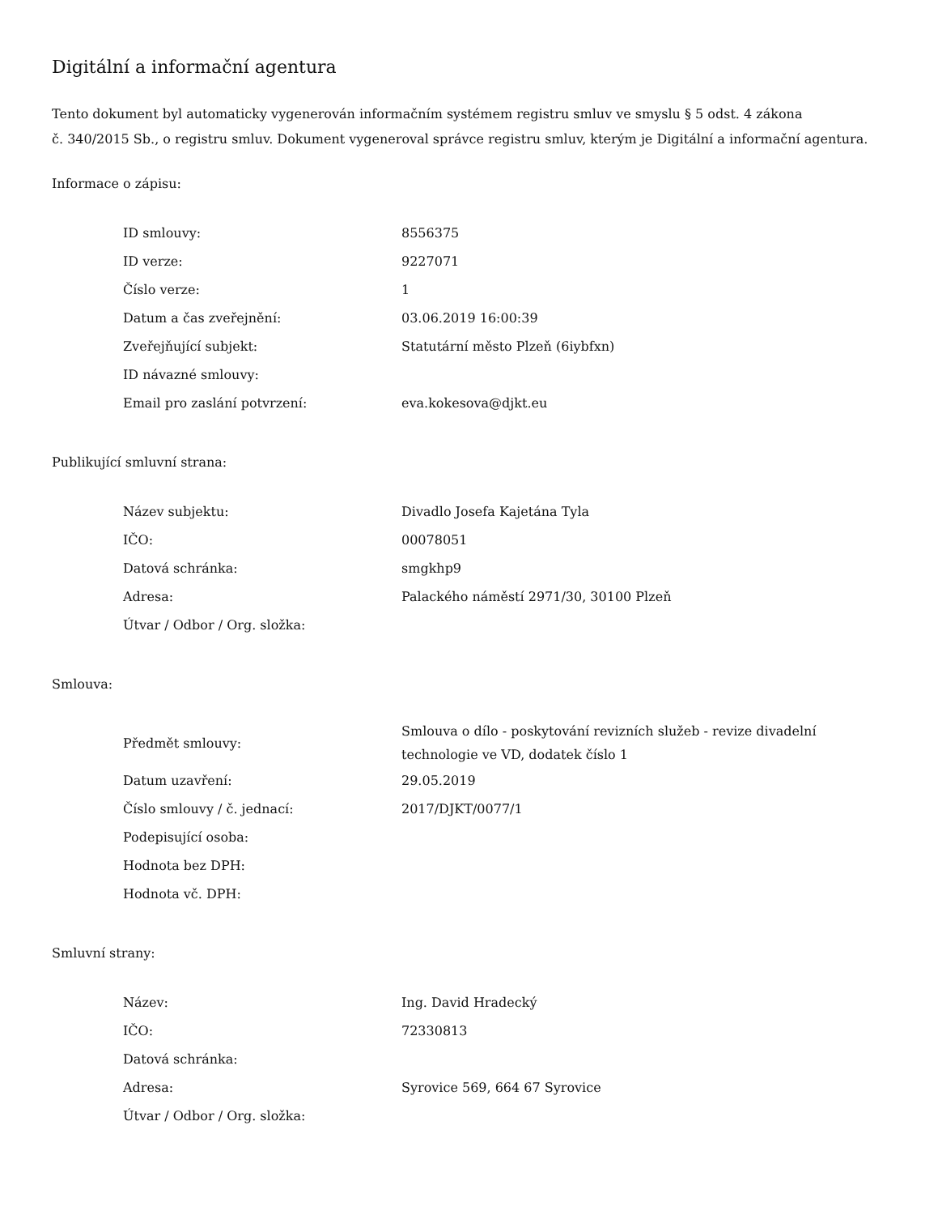Digitální a informační agentura
Tento dokument byl automaticky vygenerován informačním systémem registru smluv ve smyslu § 5 odst. 4 zákona
č. 340/2015 Sb., o registru smluv. Dokument vygeneroval správce registru smluv, kterým je Digitální a informační agentura.
Informace o zápisu:
| ID smlouvy: | 8556375 |
| ID verze: | 9227071 |
| Číslo verze: | 1 |
| Datum a čas zveřejnění: | 03.06.2019 16:00:39 |
| Zveřejňující subjekt: | Statutární město Plzeň (6iybfxn) |
| ID návazné smlouvy: | |
| Email pro zaslání potvrzení: | eva.kokesova@djkt.eu |
Publikující smluvní strana:
| Název subjektu: | Divadlo Josefa Kajetána Tyla |
| IČO: | 00078051 |
| Datová schránka: | smgkhp9 |
| Adresa: | Palackého náměstí 2971/30, 30100 Plzeň |
| Útvar / Odbor / Org. složka: | |
Smlouva:
| Předmět smlouvy: | Smlouva o dílo - poskytování revizních služeb - revize divadelní technologie ve VD, dodatek číslo 1 |
| Datum uzavření: | 29.05.2019 |
| Číslo smlouvy / č. jednací: | 2017/DJKT/0077/1 |
| Podepisující osoba: | |
| Hodnota bez DPH: | |
| Hodnota vč. DPH: | |
Smluvní strany:
| Název: | Ing. David Hradecký |
| IČO: | 72330813 |
| Datová schránka: | |
| Adresa: | Syrovice 569, 664 67 Syrovice |
| Útvar / Odbor / Org. složka: | |